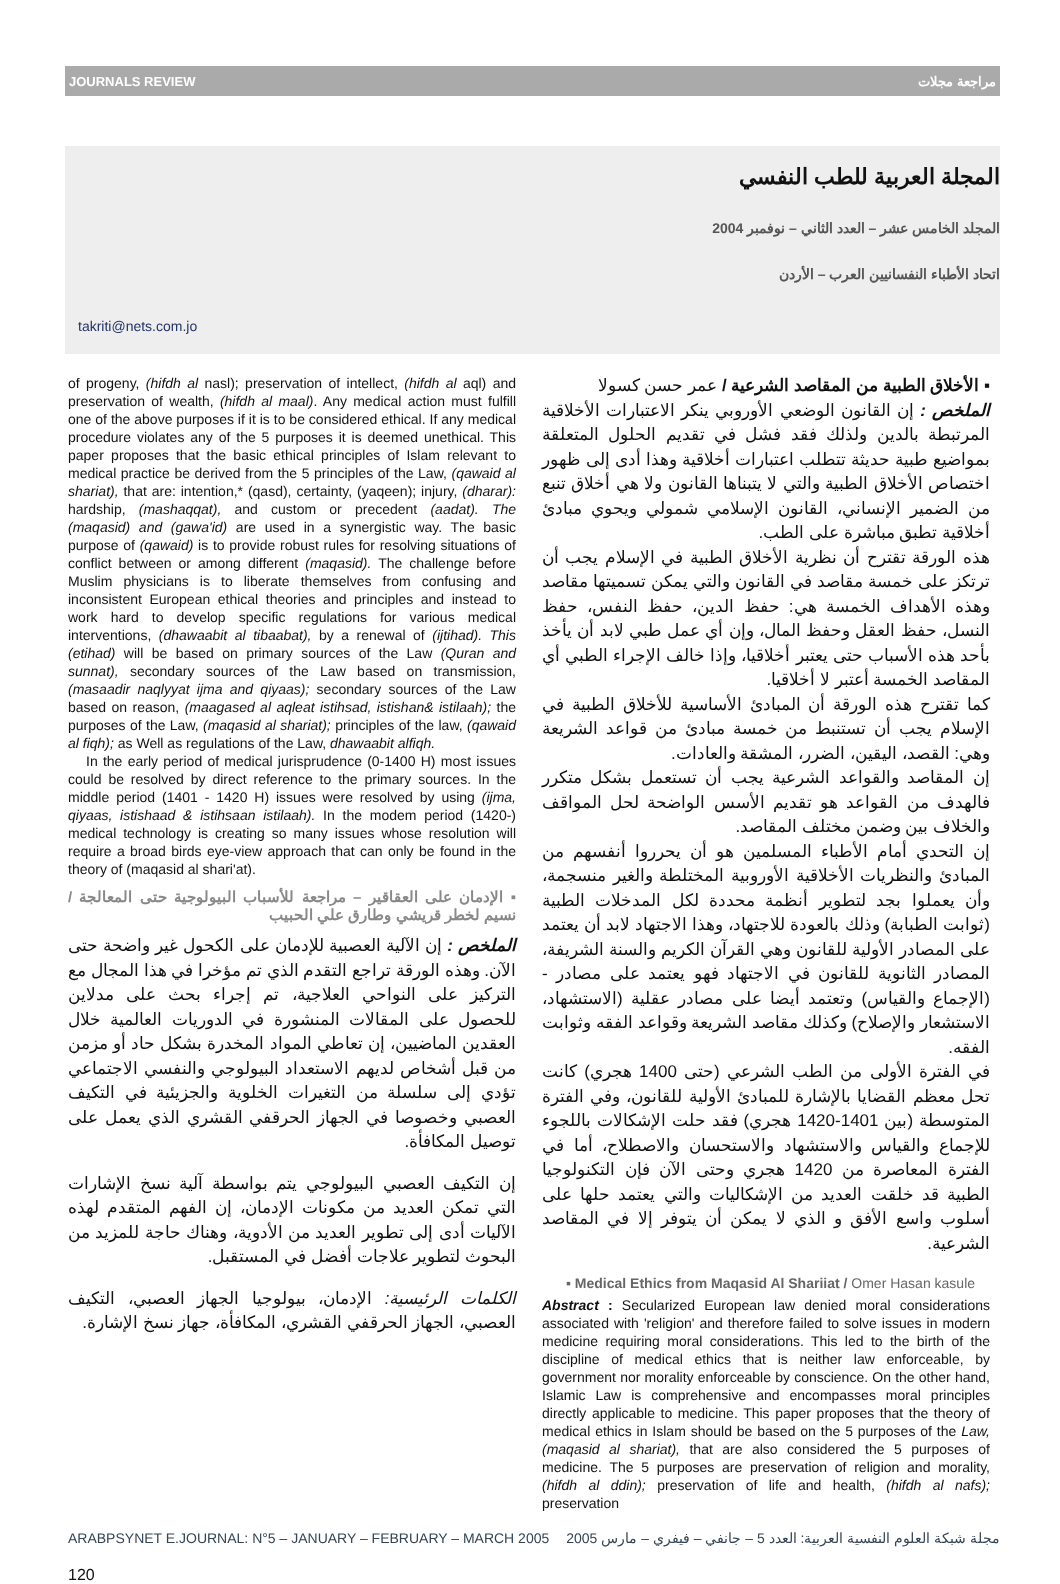JOURNALS REVIEW مراجعة مجلات
المجلة العربية للطب النفسي
المجلد الخامس عشر – العدد الثاني – نوفمبر 2004
اتحاد الأطباء النفسانيين العرب – الأردن
takriti@nets.com.jo
of progeny, (hifdh al nasl); preservation of intellect, (hifdh al aql) and preservation of wealth, (hifdh al maal). Any medical action must fulfill one of the above purposes if it is to be considered ethical. If any medical procedure violates any of the 5 purposes it is deemed unethical. This paper proposes that the basic ethical principles of Islam relevant to medical practice be derived from the 5 principles of the Law, (qawaid al shariat), that are: intention,* (qasd), certainty, (yaqeen); injury, (dharar): hardship, (mashaqqat), and custom or precedent (aadat). The (maqasid) and (gawa'id) are used in a synergistic way. The basic purpose of (qawaid) is to provide robust rules for resolving situations of conflict between or among different (maqasid). The challenge before Muslim physicians is to liberate themselves from confusing and inconsistent European ethical theories and principles and instead to work hard to develop specific regulations for various medical interventions, (dhawaabit al tibaabat), by a renewal of (ijtihad). This (etihad) will be based on primary sources of the Law (Quran and sunnat), secondary sources of the Law based on transmission, (masaadir naqlyyat ijma and qiyaas); secondary sources of the Law based on reason, (maagased al aqleat istihsad, istishan& istilaah); the purposes of the Law, (maqasid al shariat); principles of the law, (qawaid al fiqh); as Well as regulations of the Law, dhawaabit alfiqh.
In the early period of medical jurisprudence (0-1400 H) most issues could be resolved by direct reference to the primary sources. In the middle period (1401 - 1420 H) issues were resolved by using (ijma, qiyaas, istishaad & istihsaan istilaah). In the modem period (1420-) medical technology is creating so many issues whose resolution will require a broad birds eye-view approach that can only be found in the theory of (maqasid al shari'at).
▪ الإدمان على العقاقير – مراجعة للأسباب البيولوجية حتى المعالجة / نسيم لخطر قريشي وطارق علي الحبيب
الملخص : إن الآلية العصبية للإدمان على الكحول غير واضحة حتى الآن. وهذه الورقة تراجع التقدم الذي تم مؤخرا في هذا المجال مع التركيز على النواحي العلاجية، تم إجراء بحث على مدلاين للحصول على المقالات المنشورة في الدوريات العالمية خلال العقدين الماضيين، إن تعاطي المواد المخدرة بشكل حاد أو مزمن من قبل أشخاص لديهم الاستعداد البيولوجي والنفسي الاجتماعي تؤدي إلى سلسلة من التغيرات الخلوية والجزيئية في التكيف العصبي وخصوصا في الجهاز الحرقفي القشري الذي يعمل على توصيل المكافأة.
إن التكيف العصبي البيولوجي يتم بواسطة آلية نسخ الإشارات التي تمكن العديد من مكونات الإدمان، إن الفهم المتقدم لهذه الآليات أدى إلى تطوير العديد من الأدوية، وهناك حاجة للمزيد من البحوث لتطوير علاجات أفضل في المستقبل.
الكلمات الرئيسية: الإدمان، بيولوجيا الجهاز العصبي، التكيف العصبي، الجهاز الحرقفي القشري، المكافأة، جهاز نسخ الإشارة.
▪ الأخلاق الطبية من المقاصد الشرعية / عمر حسن كسولا
الملخص : إن القانون الوضعي الأوروبي ينكر الاعتبارات الأخلاقية المرتبطة بالدين ولذلك فقد فشل في تقديم الحلول المتعلقة بمواضيع طبية حديثة تتطلب اعتبارات أخلاقية وهذا أدى إلى ظهور اختصاص الأخلاق الطبية والتي لا يتبناها القانون ولا هي أخلاق تنبع من الضمير الإنساني، القانون الإسلامي شمولي ويحوي مبادئ أخلاقية تطبق مباشرة على الطب.
هذه الورقة تقترح أن نظرية الأخلاق الطبية في الإسلام يجب أن ترتكز على خمسة مقاصد في القانون والتي يمكن تسميتها مقاصد وهذه الأهداف الخمسة هي: حفظ الدين، حفظ النفس، حفظ النسل، حفظ العقل وحفظ المال، وإن أي عمل طبي لابد أن يأخذ بأحد هذه الأسباب حتى يعتبر أخلاقيا، وإذا خالف الإجراء الطبي أي المقاصد الخمسة أعتبر لا أخلاقيا.
كما تقترح هذه الورقة أن المبادئ الأساسية للأخلاق الطبية في الإسلام يجب أن تستنبط من خمسة مبادئ من قواعد الشريعة وهي: القصد، اليقين، الضرر، المشقة والعادات.
إن المقاصد والقواعد الشرعية يجب أن تستعمل بشكل متكرر فالهدف من القواعد هو تقديم الأسس الواضحة لحل المواقف والخلاف بين وضمن مختلف المقاصد.
إن التحدي أمام الأطباء المسلمين هو أن يحرروا أنفسهم من المبادئ والنظريات الأخلاقية الأوروبية المختلطة والغير منسجمة، وأن يعملوا بجد لتطوير أنظمة محددة لكل المدخلات الطبية (ثوابت الطبابة) وذلك بالعودة للاجتهاد، وهذا الاجتهاد لابد أن يعتمد على المصادر الأولية للقانون وهي القرآن الكريم والسنة الشريفة، المصادر الثانوية للقانون في الاجتهاد فهو يعتمد على مصادر - (الإجماع والقياس) وتعتمد أيضا على مصادر عقلية (الاستشهاد، الاستشعار والإصلاح) وكذلك مقاصد الشريعة وقواعد الفقه وثوابت الفقه.
في الفترة الأولى من الطب الشرعي (حتى 1400 هجري) كانت تحل معظم القضايا بالإشارة للمبادئ الأولية للقانون، وفي الفترة المتوسطة (بين 1401-1420 هجري) فقد حلت الإشكالات باللجوء للإجماع والقياس والاستشهاد والاستحسان والاصطلاح، أما في الفترة المعاصرة من 1420 هجري وحتى الآن فإن التكنولوجيا الطبية قد خلقت العديد من الإشكاليات والتي يعتمد حلها على أسلوب واسع الأفق و الذي لا يمكن أن يتوفر إلا في المقاصد الشرعية.
▪ Medical Ethics from Maqasid Al Shariiat / Omer Hasan kasule
Abstract : Secularized European law denied moral considerations associated with 'religion' and therefore failed to solve issues in modern medicine requiring moral considerations. This led to the birth of the discipline of medical ethics that is neither law enforceable, by government nor morality enforceable by conscience. On the other hand, Islamic Law is comprehensive and encompasses moral principles directly applicable to medicine. This paper proposes that the theory of medical ethics in Islam should be based on the 5 purposes of the Law, (maqasid al shariat), that are also considered the 5 purposes of medicine. The 5 purposes are preservation of religion and morality, (hifdh al ddin); preservation of life and health, (hifdh al nafs); preservation
ARABPSYNET E.JOURNAL: N°5 – JANUARY – FEBRUARY – MARCH 2005 مجلة شبكة العلوم النفسية العربية: العدد 5 – جانفي – فيفري – مارس 2005
120